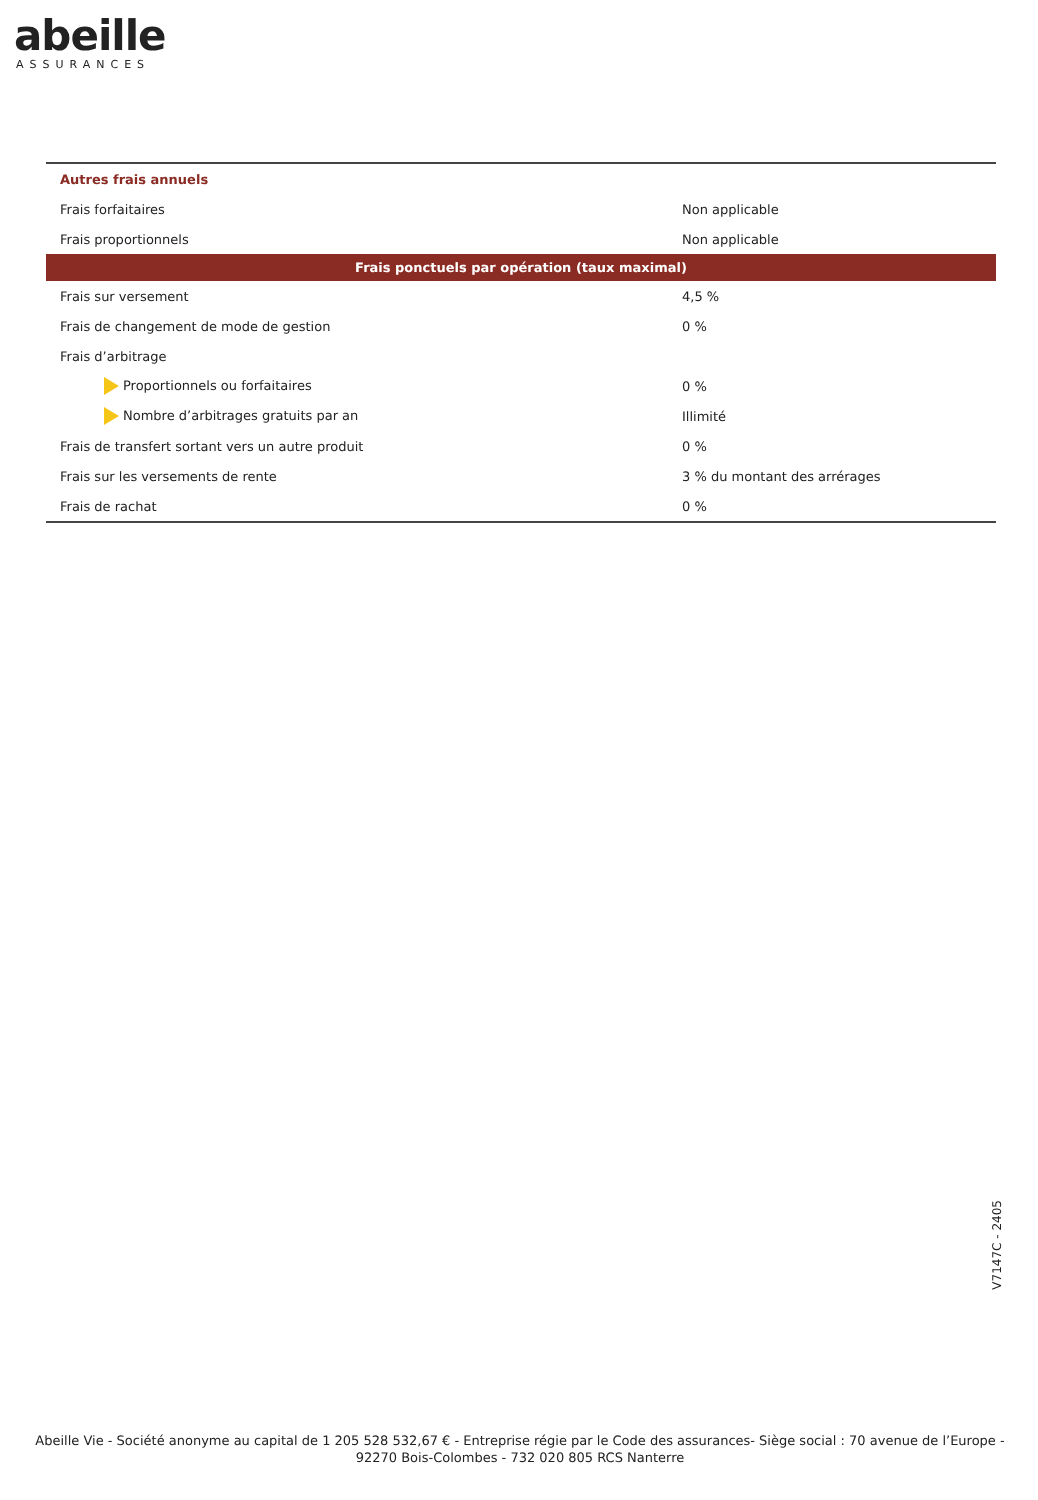abeille
ASSURANCES
| Autres frais annuels | |
| Frais forfaitaires | Non applicable |
| Frais proportionnels | Non applicable |
| Frais ponctuels par opération (taux maximal) | |
| Frais sur versement | 4,5 % |
| Frais de changement de mode de gestion | 0 % |
| Frais d’arbitrage | |
| Proportionnels ou forfaitaires | 0 % |
| Nombre d’arbitrages gratuits par an | Illimité |
| Frais de transfert sortant vers un autre produit | 0 % |
| Frais sur les versements de rente | 3 % du montant des arrérages |
| Frais de rachat | 0 % |
V7147C - 2405
Abeille Vie - Société anonyme au capital de 1 205 528 532,67 € - Entreprise régie par le Code des assurances- Siège social : 70 avenue de l’Europe - 92270 Bois-Colombes - 732 020 805 RCS Nanterre